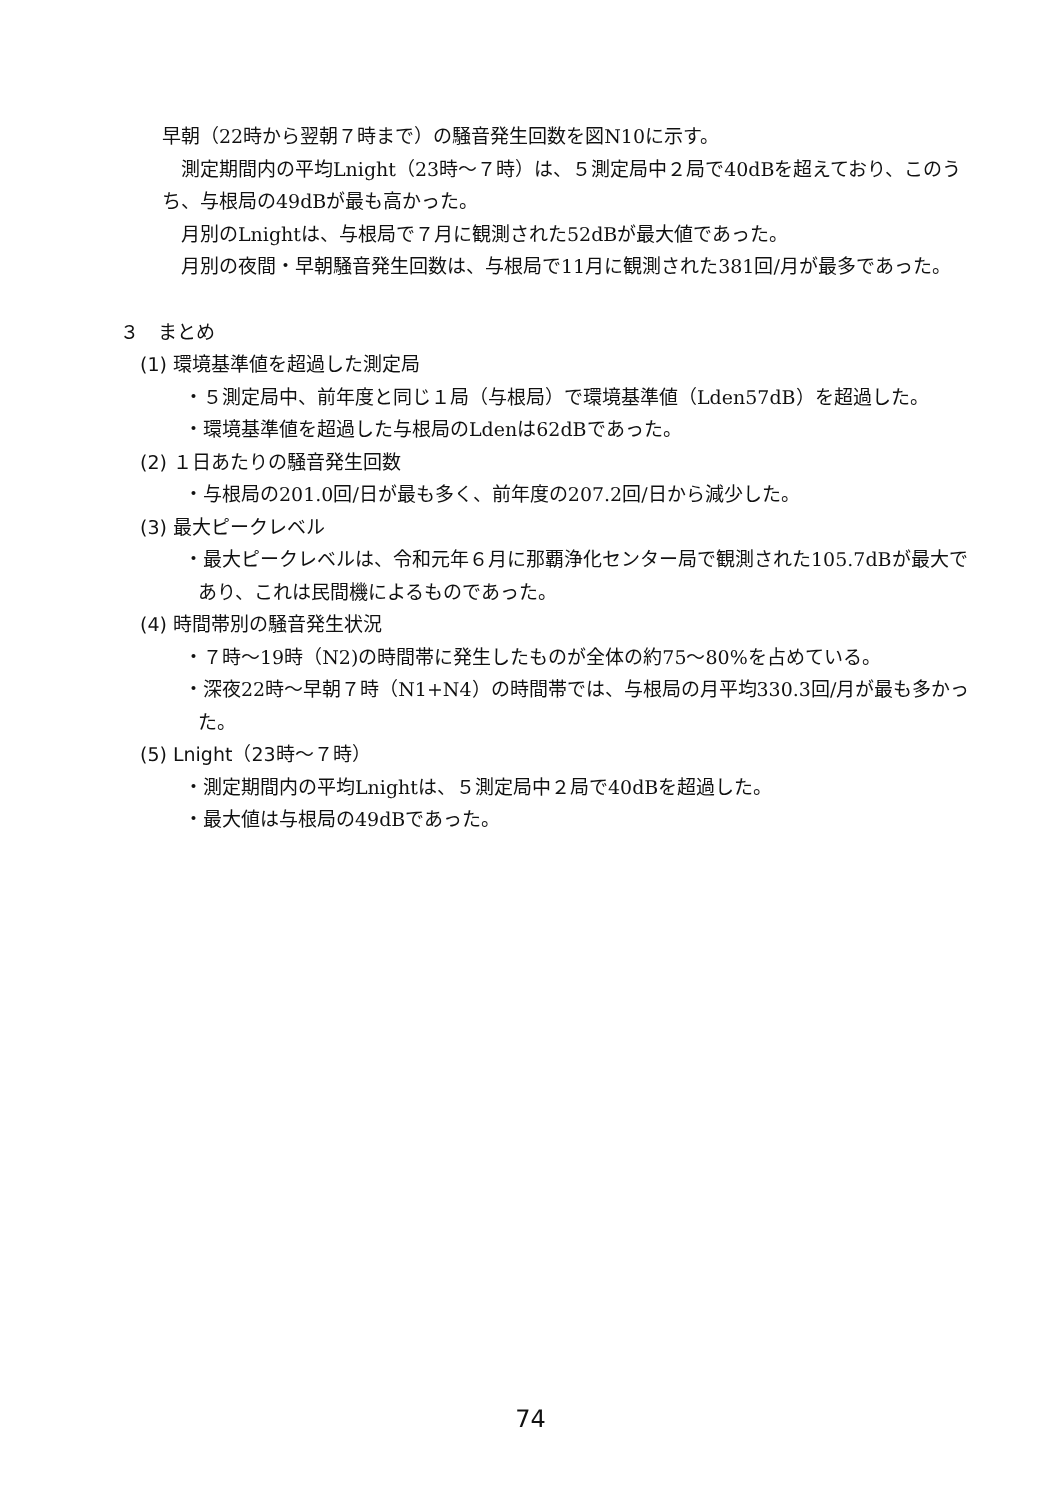早朝（22時から翌朝７時まで）の騒音発生回数を図N10に示す。
測定期間内の平均Lnight（23時～７時）は、５測定局中２局で40dBを超えており、このうち、与根局の49dBが最も高かった。
月別のLnightは、与根局で７月に観測された52dBが最大値であった。
月別の夜間・早朝騒音発生回数は、与根局で11月に観測された381回/月が最多であった。
３　まとめ
(1) 環境基準値を超過した測定局
・５測定局中、前年度と同じ１局（与根局）で環境基準値（Lden57dB）を超過した。
・環境基準値を超過した与根局のLdenは62dBであった。
(2) １日あたりの騒音発生回数
・与根局の201.0回/日が最も多く、前年度の207.2回/日から減少した。
(3) 最大ピークレベル
・最大ピークレベルは、令和元年６月に那覇浄化センター局で観測された105.7dBが最大であり、これは民間機によるものであった。
(4) 時間帯別の騒音発生状況
・７時～19時（N2)の時間帯に発生したものが全体の約75～80%を占めている。
・深夜22時～早朝７時（N1+N4）の時間帯では、与根局の月平均330.3回/月が最も多かった。
(5) Lnight（23時～７時）
・測定期間内の平均Lnightは、５測定局中２局で40dBを超過した。
・最大値は与根局の49dBであった。
74